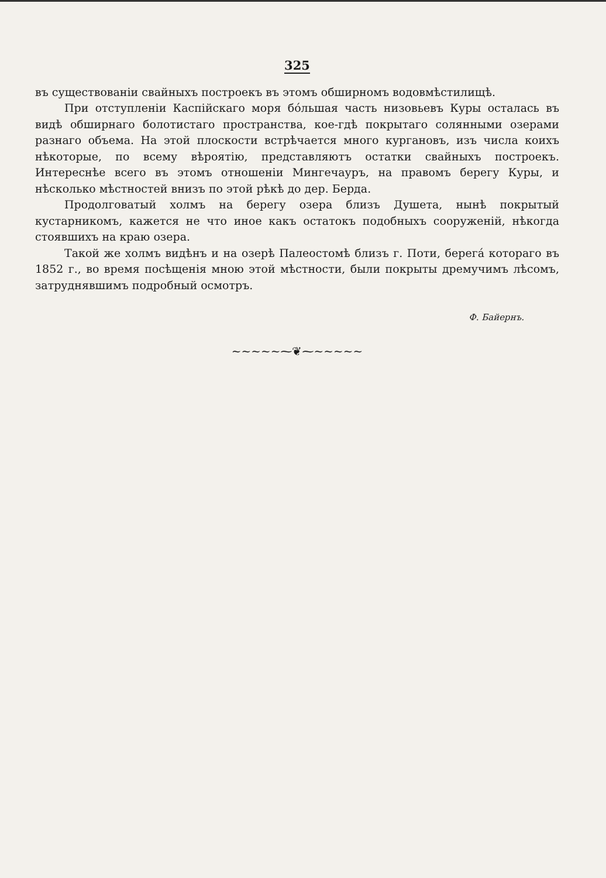325
въ существованіи свайныхъ построекъ въ этомъ обширномъ водовмѣстилищѣ.
При отступленіи Каспійскаго моря бóльшая часть низовьевъ Куры осталась въ видѣ обширнаго болотистаго пространства, кое-гдѣ покрытаго солянными озерами разнаго объема. На этой плоскости встрѣчается много кургановъ, изъ числа коихъ нѣкоторые, по всему вѣроятію, представляютъ остатки свайныхъ построекъ. Интереснѣе всего въ этомъ отношеніи Мингечауръ, на правомъ берегу Куры, и нѣсколько мѣстностей внизъ по этой рѣкѣ до дер. Берда.
Продолговатый холмъ на берегу озера близъ Душета, нынѣ покрытый кустарникомъ, кажется не что иное какъ остатокъ подобныхъ сооруженій, нѣкогда стоявшихъ на краю озера.
Такой же холмъ видѣнъ и на озерѣ Палеостомѣ близъ г. Поти, берегá котораго въ 1852 г., во время посѣщенія мною этой мѣстности, были покрыты дремучимъ лѣсомъ, затруднявшимъ подробный осмотръ.
Ф. Байернъ.
~~~~~⁓❦⁓~~~~~